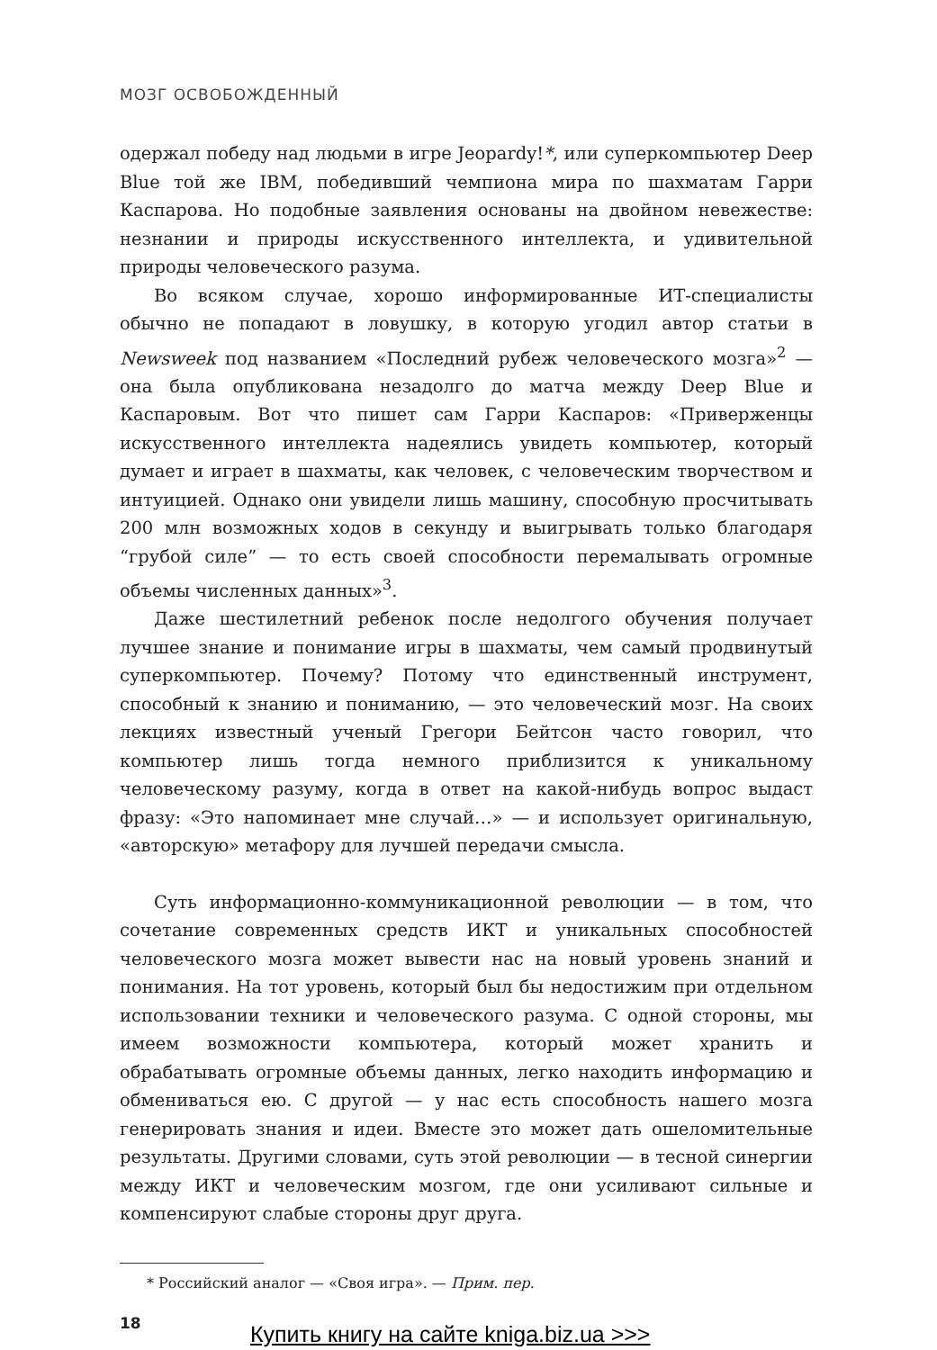МОЗГ ОСВОБОЖДЕННЫЙ
одержал победу над людьми в игре Jeopardy!*, или суперкомпьютер Deep Blue той же IBM, победивший чемпиона мира по шахматам Гарри Каспарова. Но подобные заявления основаны на двойном невежестве: незнании и природы искусственного интеллекта, и удивительной природы человеческого разума.
Во всяком случае, хорошо информированные ИТ-специалисты обычно не попадают в ловушку, в которую угодил автор статьи в Newsweek под названием «Последний рубеж человеческого мозга»<sup>2</sup> — она была опубликована незадолго до матча между Deep Blue и Каспаровым. Вот что пишет сам Гарри Каспаров: «Приверженцы искусственного интеллекта надеялись увидеть компьютер, который думает и играет в шахматы, как человек, с человеческим творчеством и интуицией. Однако они увидели лишь машину, способную просчитывать 200 млн возможных ходов в секунду и выигрывать только благодаря “грубой силе” — то есть своей способности перемалывать огромные объемы численных данных»<sup>3</sup>.
Даже шестилетний ребенок после недолгого обучения получает лучшее знание и понимание игры в шахматы, чем самый продвинутый суперкомпьютер. Почему? Потому что единственный инструмент, способный к знанию и пониманию, — это человеческий мозг. На своих лекциях известный ученый Грегори Бейтсон часто говорил, что компьютер лишь тогда немного приблизится к уникальному человеческому разуму, когда в ответ на какой-нибудь вопрос выдаст фразу: «Это напоминает мне случай…» — и использует оригинальную, «авторскую» метафору для лучшей передачи смысла.
Суть информационно-коммуникационной революции — в том, что сочетание современных средств ИКТ и уникальных способностей человеческого мозга может вывести нас на новый уровень знаний и понимания. На тот уровень, который был бы недостижим при отдельном использовании техники и человеческого разума. С одной стороны, мы имеем возможности компьютера, который может хранить и обрабатывать огромные объемы данных, легко находить информацию и обмениваться ею. С другой — у нас есть способность нашего мозга генерировать знания и идеи. Вместе это может дать ошеломительные результаты. Другими словами, суть этой революции — в тесной синергии между ИКТ и человеческим мозгом, где они усиливают сильные и компенсируют слабые стороны друг друга.
* Российский аналог — «Своя игра». — Прим. пер.
18
Купить книгу на сайте kniga.biz.ua >>>